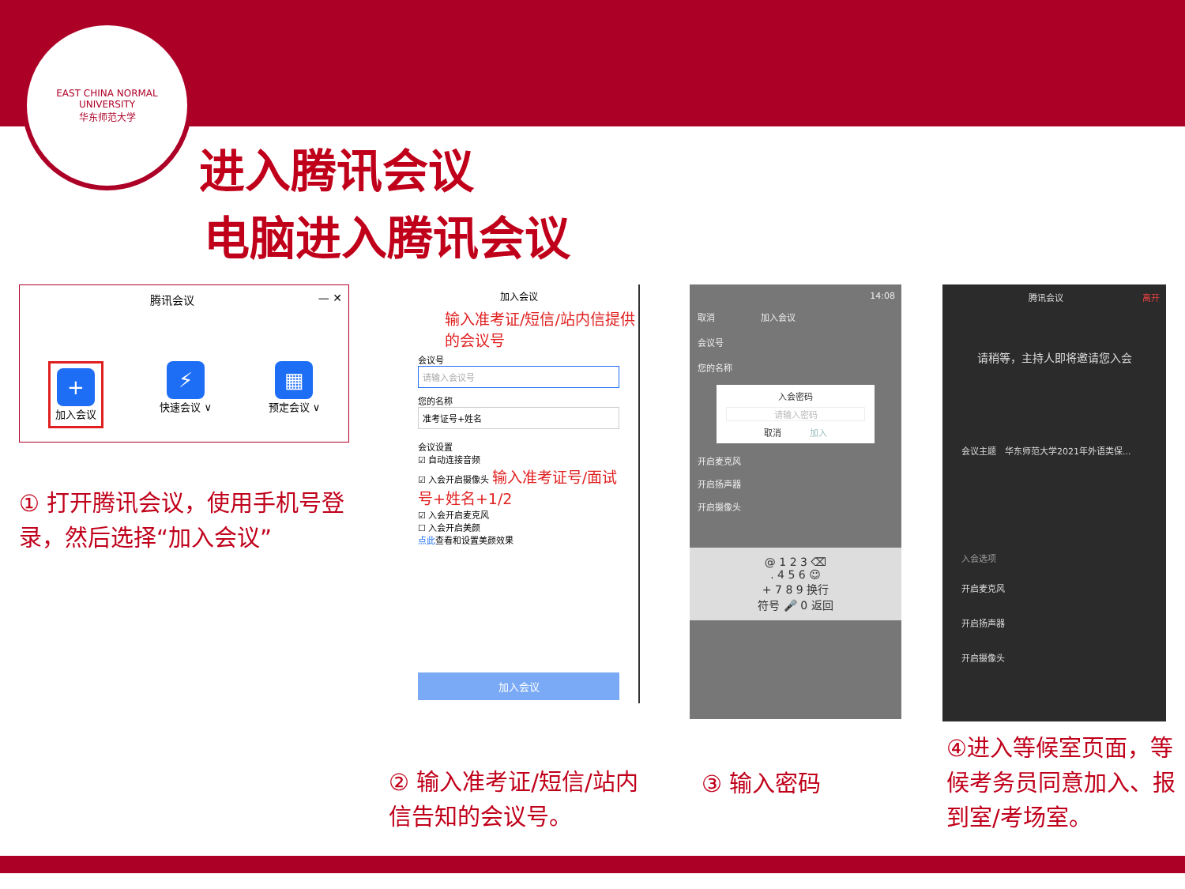EAST CHINA NORMAL UNIVERSITY
华东师范大学
进入腾讯会议
电脑进入腾讯会议
腾讯会议 — ✕
+
加入会议
⚡
快速会议 ∨
▦
预定会议 ∨
加入会议
输入准考证/短信/站内信提供的会议号
会议号
请输入会议号
您的名称
准考证号+姓名
会议设置
☑ 自动连接音频
☑ 入会开启摄像头 输入准考证号/面试号+姓名+1/2
☑ 入会开启麦克风
☐ 入会开启美颜
点此查看和设置美颜效果
加入会议
14:08
取消 　　　　　加入会议
会议号
您的名称
入会密码
请输入密码
取消 　　　加入
开启麦克风
开启扬声器
开启摄像头
@ 1 2 3 ⌫
. 4 5 6 ☺
+ 7 8 9 换行
符号 🎤 0 返回
腾讯会议 离开
请稍等，主持人即将邀请您入会
会议主题　华东师范大学2021年外语类保...
入会选项
开启麦克风
开启扬声器
开启摄像头
① 打开腾讯会议，使用手机号登录，然后选择“加入会议”
② 输入准考证/短信/站内信告知的会议号。
③ 输入密码
④进入等候室页面，等候考务员同意加入、报到室/考场室。